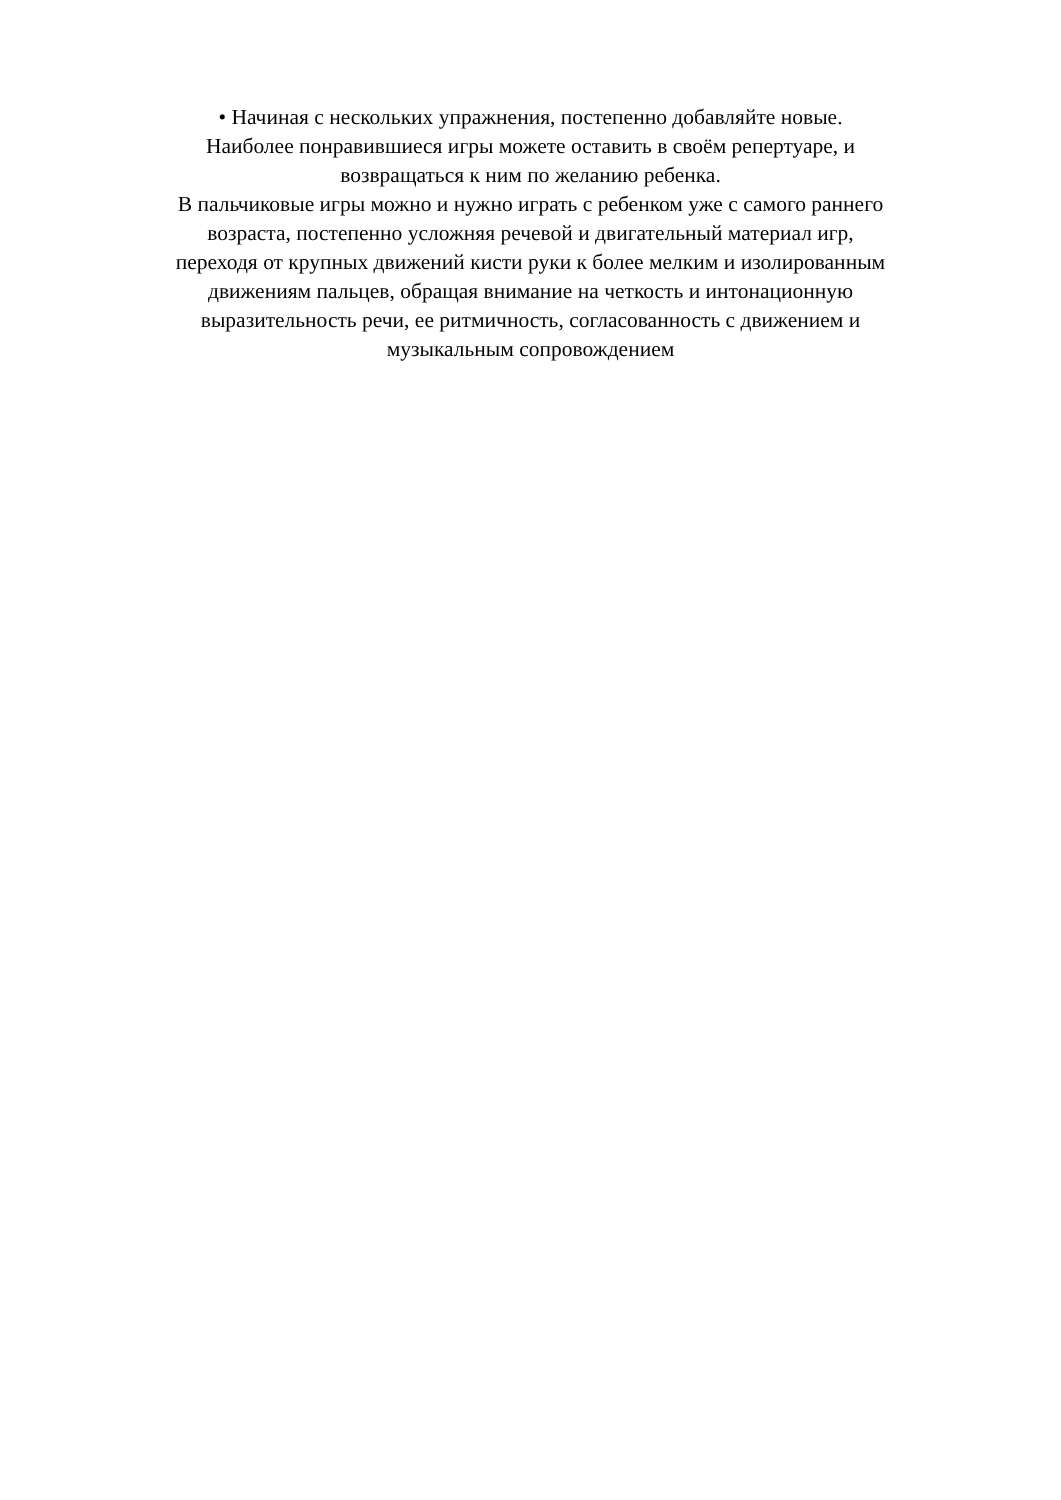• Начиная с нескольких упражнения, постепенно добавляйте новые.
Наиболее понравившиеся игры можете оставить в своём репертуаре, и
возвращаться к ним по желанию ребенка.
В пальчиковые игры можно и нужно играть с ребенком уже с самого раннего
возраста, постепенно усложняя речевой и двигательный материал игр,
переходя от крупных движений кисти руки к более мелким и изолированным
движениям пальцев, обращая внимание на четкость и интонационную
выразительность речи, ее ритмичность, согласованность с движением и
музыкальным сопровождением